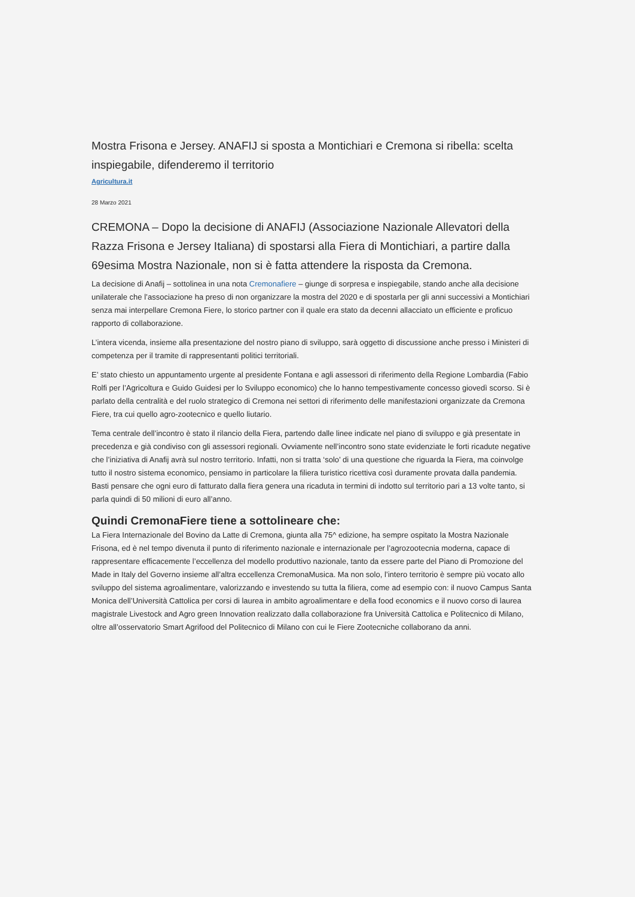Mostra Frisona e Jersey. ANAFIJ si sposta a Montichiari e Cremona si ribella: scelta inspiegabile, difenderemo il territorio
Agricultura.it
28 Marzo 2021
CREMONA – Dopo la decisione di ANAFIJ (Associazione Nazionale Allevatori della Razza Frisona e Jersey Italiana) di spostarsi alla Fiera di Montichiari, a partire dalla 69esima Mostra Nazionale, non si è fatta attendere la risposta da Cremona.
La decisione di Anafij – sottolinea in una nota Cremonafiere – giunge di sorpresa e inspiegabile, stando anche alla decisione unilaterale che l’associazione ha preso di non organizzare la mostra del 2020 e di spostarla per gli anni successivi a Montichiari senza mai interpellare Cremona Fiere, lo storico partner con il quale era stato da decenni allacciato un efficiente e proficuo rapporto di collaborazione.
L’intera vicenda, insieme alla presentazione del nostro piano di sviluppo, sarà oggetto di discussione anche presso i Ministeri di competenza per il tramite di rappresentanti politici territoriali.
E’ stato chiesto un appuntamento urgente al presidente Fontana e agli assessori di riferimento della Regione Lombardia (Fabio Rolfi per l’Agricoltura e Guido Guidesi per lo Sviluppo economico) che lo hanno tempestivamente concesso giovedì scorso. Si è parlato della centralità e del ruolo strategico di Cremona nei settori di riferimento delle manifestazioni organizzate da Cremona Fiere, tra cui quello agro-zootecnico e quello liutario.
Tema centrale dell’incontro è stato il rilancio della Fiera, partendo dalle linee indicate nel piano di sviluppo e già presentate in precedenza e già condiviso con gli assessori regionali. Ovviamente nell’incontro sono state evidenziate le forti ricadute negative che l’iniziativa di Anafij avrà sul nostro territorio. Infatti, non si tratta ‘solo’ di una questione che riguarda la Fiera, ma coinvolge tutto il nostro sistema economico, pensiamo in particolare la filiera turistico ricettiva così duramente provata dalla pandemia. Basti pensare che ogni euro di fatturato dalla fiera genera una ricaduta in termini di indotto sul territorio pari a 13 volte tanto, si parla quindi di 50 milioni di euro all’anno.
Quindi CremonaFiere tiene a sottolineare che:
La Fiera Internazionale del Bovino da Latte di Cremona, giunta alla 75^ edizione, ha sempre ospitato la Mostra Nazionale Frisona, ed è nel tempo divenuta il punto di riferimento nazionale e internazionale per l’agrozootecnia moderna, capace di rappresentare efficacemente l’eccellenza del modello produttivo nazionale, tanto da essere parte del Piano di Promozione del Made in Italy del Governo insieme all’altra eccellenza CremonaMusica. Ma non solo, l’intero territorio è sempre più vocato allo sviluppo del sistema agroalimentare, valorizzando e investendo su tutta la filiera, come ad esempio con: il nuovo Campus Santa Monica dell’Università Cattolica per corsi di laurea in ambito agroalimentare e della food economics e il nuovo corso di laurea magistrale Livestock and Agro green Innovation realizzato dalla collaborazione fra Università Cattolica e Politecnico di Milano, oltre all’osservatorio Smart Agrifood del Politecnico di Milano con cui le Fiere Zootecniche collaborano da anni.